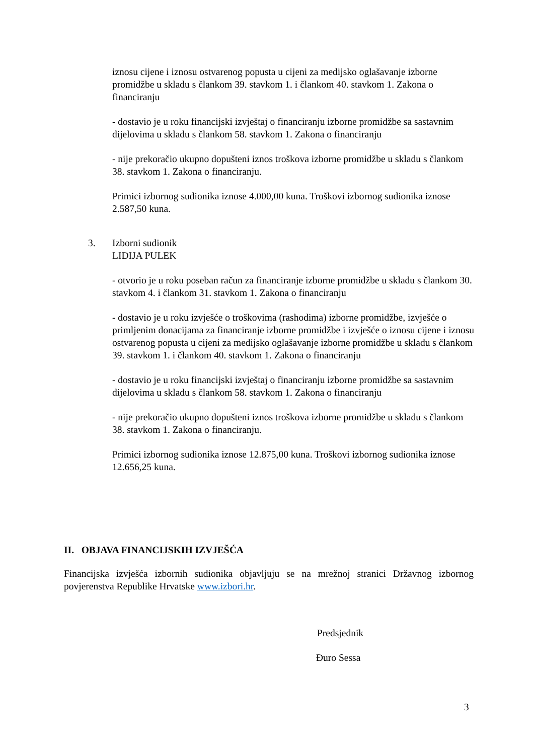iznosu cijene i iznosu ostvarenog popusta u cijeni za medijsko oglašavanje izborne promidžbe u skladu s člankom 39. stavkom 1. i člankom 40. stavkom 1. Zakona o financiranju
- dostavio je u roku financijski izvještaj o financiranju izborne promidžbe sa sastavnim dijelovima u skladu s člankom 58. stavkom 1. Zakona o financiranju
- nije prekoračio ukupno dopušteni iznos troškova izborne promidžbe u skladu s člankom 38. stavkom 1. Zakona o financiranju.
Primici izbornog sudionika iznose 4.000,00 kuna. Troškovi izbornog sudionika iznose 2.587,50 kuna.
3.
Izborni sudionik
LIDIJA PULEK
- otvorio je u roku poseban račun za financiranje izborne promidžbe u skladu s člankom 30. stavkom 4. i člankom 31. stavkom 1. Zakona o financiranju
- dostavio je u roku izvješće o troškovima (rashodima) izborne promidžbe, izvješće o primljenim donacijama za financiranje izborne promidžbe i izvješće o iznosu cijene i iznosu ostvarenog popusta u cijeni za medijsko oglašavanje izborne promidžbe u skladu s člankom 39. stavkom 1. i člankom 40. stavkom 1. Zakona o financiranju
- dostavio je u roku financijski izvještaj o financiranju izborne promidžbe sa sastavnim dijelovima u skladu s člankom 58. stavkom 1. Zakona o financiranju
- nije prekoračio ukupno dopušteni iznos troškova izborne promidžbe u skladu s člankom 38. stavkom 1. Zakona o financiranju.
Primici izbornog sudionika iznose 12.875,00 kuna. Troškovi izbornog sudionika iznose 12.656,25 kuna.
II. OBJAVA FINANCIJSKIH IZVJEŠĆA
Financijska izvješća izbornih sudionika objavljuju se na mrežnoj stranici Državnog izbornog povjerenstva Republike Hrvatske www.izbori.hr.
Predsjednik
Đuro Sessa
3